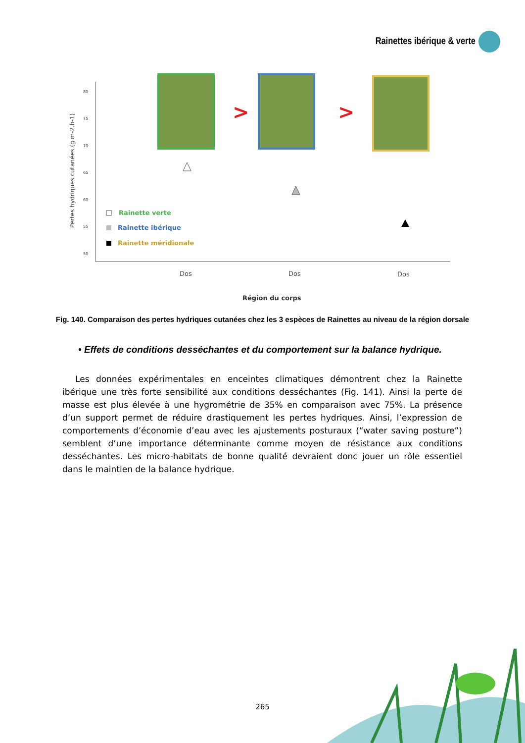Rainettes ibérique & verte
Pertes hydriques cutanées (g.m-2.h-1)
80
75
70
65
60
55
50
>
>
Rainette verte
Rainette ibérique
Rainette méridionale
Dos
Dos
Dos
Région du corps
Fig. 140. Comparaison des pertes hydriques cutanées chez les 3 espèces de Rainettes au niveau de la région dorsale
• Effets de conditions desséchantes et du comportement sur la balance hydrique.
Les données expérimentales en enceintes climatiques démontrent chez la Rainette ibérique une très forte sensibilité aux conditions desséchantes (Fig. 141). Ainsi la perte de masse est plus élevée à une hygrométrie de 35% en comparaison avec 75%. La présence d’un support permet de réduire drastiquement les pertes hydriques. Ainsi, l’expression de comportements d’économie d’eau avec les ajustements posturaux (“water saving posture”) semblent d’une importance déterminante comme moyen de résistance aux conditions desséchantes. Les micro-habitats de bonne qualité devraient donc jouer un rôle essentiel dans le maintien de la balance hydrique.
265